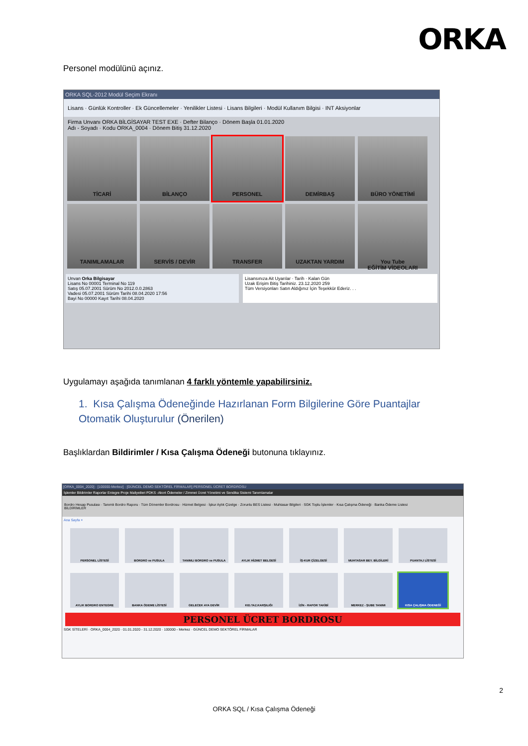ORKA
Personel modülünü açınız.
ORKA SQL-2012 Modül Seçim Ekranı
Lisans · Günlük Kontroller · Ek Güncellemeler · Yenilikler Listesi · Lisans Bilgileri · Modül Kullanım Bilgisi · INT Aksiyonlar
Firma Unvanı ORKA BİLGİSAYAR TEST EXE · Defter Bilanço · Dönem Başla 01.01.2020
Adı - Soyadı · Kodu ORKA_0004 · Dönem Bitiş 31.12.2020
TİCARİ BİLANÇO PERSONEL DEMİRBAŞ BÜRO YÖNETİMİ TANIMLAMALAR SERVİS / DEVİR TRANSFER UZAKTAN YARDIM You Tube
EĞİTİM VİDEOLARI
Unvan Orka Bilgisayar
Lisans No 00001 Terminal No 119
Satış 05.07.2001 Sürüm No 2012.0.0.2863
Vadesi 05.07.2001 Sürüm Tarihi 08.04.2020 17:56
Bayi No 00000 Kayıt Tarihi 08.04.2020
Lisansınıza Ait Uyarılar · Tarih · Kalan Gün
Uzak Erişim Bitiş Tarihiniz. 23.12.2020 259
Tüm Versiyonları Satın Aldığınız İçin Teşekkür Ederiz. . .
Uygulamayı aşağıda tanımlanan 4 farklı yöntemle yapabilirsiniz.
1. Kısa Çalışma Ödeneğinde Hazırlanan Form Bilgilerine Göre Puantajlar Otomatik Oluşturulur (Önerilen)
Başlıklardan Bildirimler / Kısa Çalışma Ödeneği butonuna tıklayınız.
[ORKA_0004_2020] · [100000-Merkez] · [GÜNCEL DEMO SEKTÖREL FİRMALAR] PERSONEL ÜCRET BORDROSU
İşlemler Bildirimler Raporlar Entegre Proje Maliyetleri PDKS -Akort Ödemeler / Zimmet Ücret Yönetimi ve Sendika Sistemi Tanımlamalar
Bordro Hesap Pusulası · Tanımlı Bordro Raporu · Tüm Dönemler Bordrosu · Hizmet Belgesi · İşkur Aylık Çizelge · Zorunlu BES Listesi · Muhtasar Bilgileri · SGK Toplu İşlemler · Kısa Çalışma Ödeneği · Banka Ödeme Listesi
BİLDİRİMLER
Ana Sayfa ×
PERSONEL LİSTESİ BORDRO ve PUSULA TANIMLI BORDRO ve PUSULA AYLIK HİZMET BELGESİ İŞ-KUR ÇİZELGESİ MUHTASAR BEY. BİLGİLERİ PUANTAJ LİSTESİ AYLIK BORDRO ENTEGRE BANKA ÖDEME LİSTESİ GELECEK AYA DEVİR KID.TAZ.KARŞILIĞI İZİN - RAPOR TAKİBİ MERKEZ - ŞUBE TANIMI KISA ÇALIŞMA ÖDENEĞİ
PERSONEL ÜCRET BORDROSU
SGK SİTELERİ · ORKA_0004_2020 · 01.01.2020 - 31.12.2020 · 100000 - Merkez · GÜNCEL DEMO SEKTÖREL FİRMALAR
2
ORKA SQL / Kısa Çalışma Ödeneği